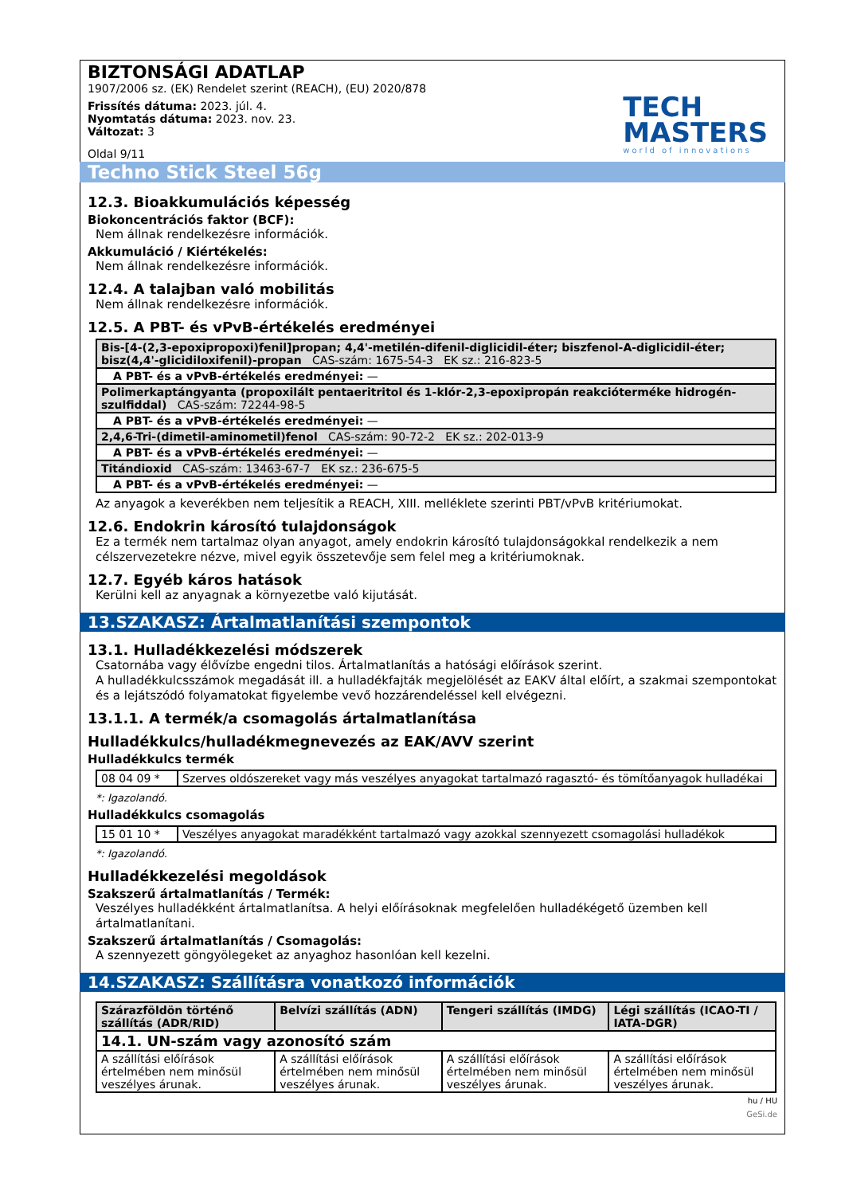BIZTONSÁGI ADATLAP
1907/2006 sz. (EK) Rendelet szerint (REACH), (EU) 2020/878
Frissítés dátuma: 2023. júl. 4.
Nyomtatás dátuma: 2023. nov. 23.
Változat: 3
Oldal 9/11
TECH
MASTERS
world of innovations
Techno Stick Steel 56g
12.3. Bioakkumulációs képesség
Biokoncentrációs faktor (BCF):
Nem állnak rendelkezésre információk.
Akkumuláció / Kiértékelés:
Nem állnak rendelkezésre információk.
12.4. A talajban való mobilitás
Nem állnak rendelkezésre információk.
12.5. A PBT- és vPvB-értékelés eredményei
| Bis-[4-(2,3-epoxipropoxi)fenil]propan; 4,4'-metilén-difenil-diglicidil-éter; biszfenol-A-diglicidil-éter; bisz(4,4'-glicidiloxifenil)-propan CAS-szám: 1675-54-3 EK sz.: 216-823-5 |
| A PBT- és a vPvB-értékelés eredményei: — |
| Polimerkaptángyanta (propoxilált pentaeritritol és 1-klór-2,3-epoxipropán reakcióterméke hidrogén-szulfiddal) CAS-szám: 72244-98-5 |
| A PBT- és a vPvB-értékelés eredményei: — |
| 2,4,6-Tri-(dimetil-aminometil)fenol CAS-szám: 90-72-2 EK sz.: 202-013-9 |
| A PBT- és a vPvB-értékelés eredményei: — |
| Titándioxid CAS-szám: 13463-67-7 EK sz.: 236-675-5 |
| A PBT- és a vPvB-értékelés eredményei: — |
Az anyagok a keverékben nem teljesítik a REACH, XIII. melléklete szerinti PBT/vPvB kritériumokat.
12.6. Endokrin károsító tulajdonságok
Ez a termék nem tartalmaz olyan anyagot, amely endokrin károsító tulajdonságokkal rendelkezik a nem célszervezetekre nézve, mivel egyik összetevője sem felel meg a kritériumoknak.
12.7. Egyéb káros hatások
Kerülni kell az anyagnak a környezetbe való kijutását.
13.SZAKASZ: Ártalmatlanítási szempontok
13.1. Hulladékkezelési módszerek
Csatornába vagy élővízbe engedni tilos. Ártalmatlanítás a hatósági előírások szerint.
A hulladékkulcsszámok megadását ill. a hulladékfajták megjelölését az EAKV által előírt, a szakmai szempontokat és a lejátszódó folyamatokat figyelembe vevő hozzárendeléssel kell elvégezni.
13.1.1. A termék/a csomagolás ártalmatlanítása
Hulladékkulcs/hulladékmegnevezés az EAK/AVV szerint
Hulladékkulcs termék
| 08 04 09 * | Szerves oldószereket vagy más veszélyes anyagokat tartalmazó ragasztó- és tömítőanyagok hulladékai |
*: Igazolandó.
Hulladékkulcs csomagolás
| 15 01 10 * | Veszélyes anyagokat maradékként tartalmazó vagy azokkal szennyezett csomagolási hulladékok |
*: Igazolandó.
Hulladékkezelési megoldások
Szakszerű ártalmatlanítás / Termék:
Veszélyes hulladékként ártalmatlanítsa. A helyi előírásoknak megfelelően hulladékégető üzemben kell ártalmatlanítani.
Szakszerű ártalmatlanítás / Csomagolás:
A szennyezett göngyölegeket az anyaghoz hasonlóan kell kezelni.
14.SZAKASZ: Szállításra vonatkozó információk
| Szárazföldön történő szállítás (ADR/RID) | Belvízi szállítás (ADN) | Tengeri szállítás (IMDG) | Légi szállítás (ICAO-TI / IATA-DGR) |
| --- | --- | --- | --- |
| 14.1. UN-szám vagy azonosító szám | | | |
| A szállítási előírások értelmében nem minősül veszélyes árunak. | A szállítási előírások értelmében nem minősül veszélyes árunak. | A szállítási előírások értelmében nem minősül veszélyes árunak. | A szállítási előírások értelmében nem minősül veszélyes árunak. |
hu / HU
GeSi.de